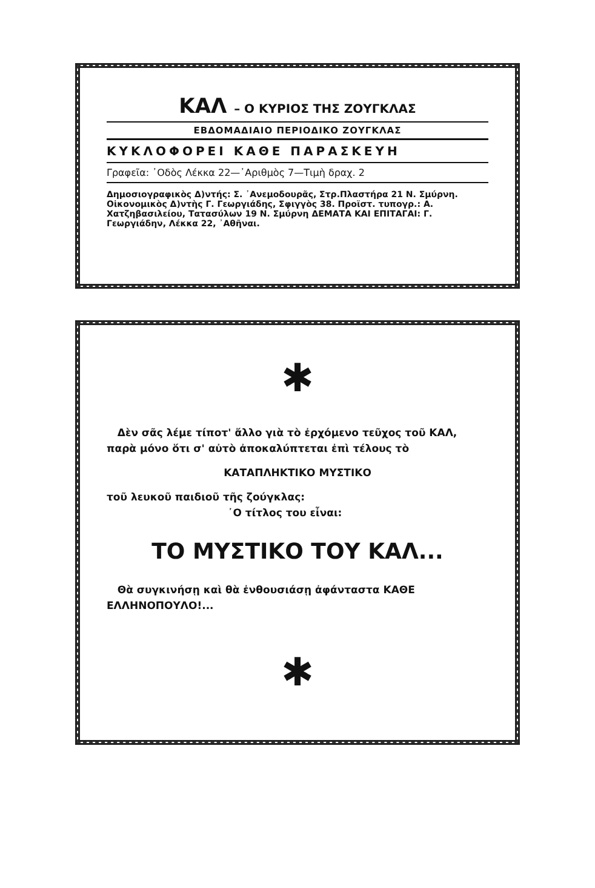ΚΑΛ – Ο ΚΥΡΙΟΣ ΤΗΣ ΖΟΥΓΚΛΑΣ
ΕΒΔΟΜΑΔΙΑΙΟ ΠΕΡΙΟΔΙΚΟ ΖΟΥΓΚΛΑΣ
ΚΥΚΛΟΦΟΡΕΙ ΚΑΘΕ ΠΑΡΑΣΚΕΥΗ
Γραφεῖα: ᾿Οδὸς Λέκκα 22—᾿Αριθμὸς 7—Τιμὴ δραχ. 2
Δημοσιογραφικὸς Δ)ντής: Σ. ᾿Ανεμοδουρᾶς, Στρ.Πλαστήρα 21 Ν. Σμύρνη. Οἰκονομικὸς Δ)ντὴς Γ. Γεωργιάδης, Σφιγγὸς 38. Προϊστ. τυπογρ.: Α. Χατζηβασιλείου, Τατασύλων 19 Ν. Σμύρνη ΔΕΜΑΤΑ ΚΑΙ ΕΠΙΤΑΓΑΙ: Γ. Γεωργιάδην, Λέκκα 22, ᾿Αθῆναι.
✱
Δὲν σᾶς λέμε τίποτ' ἄλλο γιὰ τὸ ἐρχόμενο τεῦχος τοῦ ΚΑΛ, παρὰ μόνο ὅτι σ' αὐτὸ ἀποκαλύπτεται ἐπὶ τέλους τὸ
ΚΑΤΑΠΛΗΚΤΙΚΟ ΜΥΣΤΙΚΟ
τοῦ λευκοῦ παιδιοῦ τῆς ζούγκλας:
᾿Ο τίτλος του εἶναι:
ΤΟ ΜΥΣΤΙΚΟ ΤΟΥ ΚΑΛ...
Θὰ συγκινήσῃ καὶ θὰ ἐνθουσιάσῃ ἀφάνταστα ΚΑΘΕ ΕΛΛΗΝΟΠΟΥΛΟ!...
✱